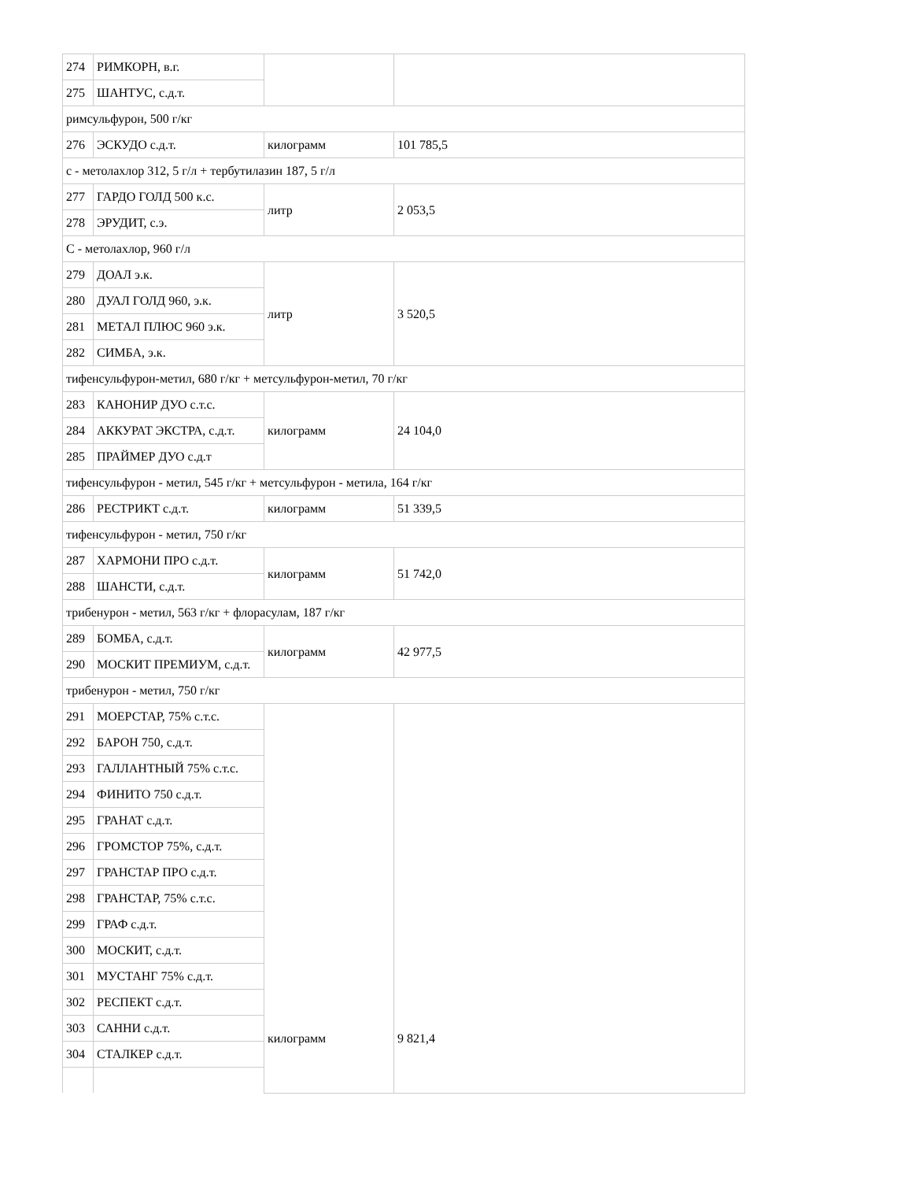| 274 | РИМКОРН, в.г. | | |
| 275 | ШАНТУС, с.д.т. | | |
| римсульфурон, 500 г/кг | | | |
| 276 | ЭСКУДО с.д.т. | килограмм | 101 785,5 |
| с - метолахлор 312, 5 г/л + тербутилазин 187, 5 г/л | | | |
| 277 | ГАРДО ГОЛД 500 к.с. | литр | 2 053,5 |
| 278 | ЭРУДИТ, с.э. | | |
| С - метолахлор, 960 г/л | | | |
| 279 | ДОАЛ э.к. | литр | 3 520,5 |
| 280 | ДУАЛ ГОЛД 960, э.к. | | |
| 281 | МЕТАЛ ПЛЮС 960 э.к. | | |
| 282 | СИМБА, э.к. | | |
| тифенсульфурон-метил, 680 г/кг + метсульфурон-метил, 70 г/кг | | | |
| 283 | КАНОНИР ДУО с.т.с. | килограмм | 24 104,0 |
| 284 | АККУРАТ ЭКСТРА, с.д.т. | | |
| 285 | ПРАЙМЕР ДУО с.д.т | | |
| тифенсульфурон - метил, 545 г/кг + метсульфурон - метила, 164 г/кг | | | |
| 286 | РЕСТРИКТ с.д.т. | килограмм | 51 339,5 |
| тифенсульфурон - метил, 750 г/кг | | | |
| 287 | ХАРМОНИ ПРО с.д.т. | килограмм | 51 742,0 |
| 288 | ШАНСТИ, с.д.т. | | |
| трибенурон - метил, 563 г/кг + флорасулам, 187 г/кг | | | |
| 289 | БОМБА, с.д.т. | килограмм | 42 977,5 |
| 290 | МОСКИТ ПРЕМИУМ, с.д.т. | | |
| трибенурон - метил, 750 г/кг | | | |
| 291 | МОЕРСТАР, 75% с.т.с. | килограмм | 9 821,4 |
| 292 | БАРОН 750, с.д.т. | | |
| 293 | ГАЛЛАНТНЫЙ 75% с.т.с. | | |
| 294 | ФИНИТО 750 с.д.т. | | |
| 295 | ГРАНАТ с.д.т. | | |
| 296 | ГРОМСТОР 75%, с.д.т. | | |
| 297 | ГРАНСТАР ПРО с.д.т. | | |
| 298 | ГРАНСТАР, 75% с.т.с. | | |
| 299 | ГРАФ с.д.т. | | |
| 300 | МОСКИТ, с.д.т. | | |
| 301 | МУСТАНГ 75% с.д.т. | | |
| 302 | РЕСПЕКТ с.д.т. | | |
| 303 | САННИ с.д.т. | | |
| 304 | СТАЛКЕР с.д.т. | | |